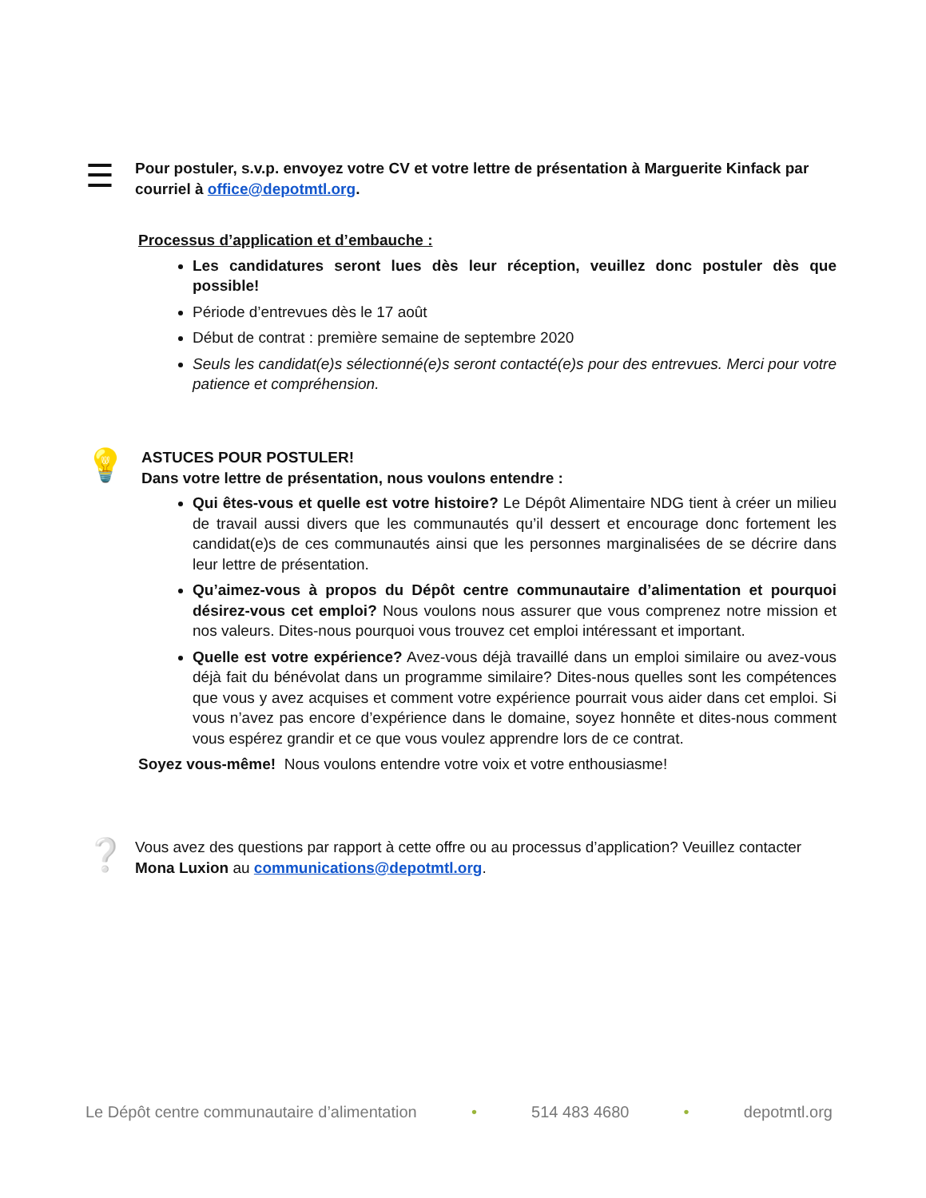☰
Pour postuler, s.v.p. envoyez votre CV et votre lettre de présentation à Marguerite Kinfack par courriel à office@depotmtl.org.
Processus d’application et d’embauche :
Les candidatures seront lues dès leur réception, veuillez donc postuler dès que possible!
Période d’entrevues dès le 17 août
Début de contrat : première semaine de septembre 2020
Seuls les candidat(e)s sélectionné(e)s seront contacté(e)s pour des entrevues. Merci pour votre patience et compréhension.
💡
ASTUCES POUR POSTULER!
Dans votre lettre de présentation, nous voulons entendre :
Qui êtes-vous et quelle est votre histoire? Le Dépôt Alimentaire NDG tient à créer un milieu de travail aussi divers que les communautés qu’il dessert et encourage donc fortement les candidat(e)s de ces communautés ainsi que les personnes marginalisées de se décrire dans leur lettre de présentation.
Qu’aimez-vous à propos du Dépôt centre communautaire d’alimentation et pourquoi désirez-vous cet emploi? Nous voulons nous assurer que vous comprenez notre mission et nos valeurs. Dites-nous pourquoi vous trouvez cet emploi intéressant et important.
Quelle est votre expérience? Avez-vous déjà travaillé dans un emploi similaire ou avez-vous déjà fait du bénévolat dans un programme similaire? Dites-nous quelles sont les compétences que vous y avez acquises et comment votre expérience pourrait vous aider dans cet emploi. Si vous n’avez pas encore d’expérience dans le domaine, soyez honnête et dites-nous comment vous espérez grandir et ce que vous voulez apprendre lors de ce contrat.
Soyez vous-même! Nous voulons entendre votre voix et votre enthousiasme!
❔
Vous avez des questions par rapport à cette offre ou au processus d’application? Veuillez contacter Mona Luxion au communications@depotmtl.org.
Le Dépôt centre communautaire d’alimentation • 514 483 4680 • depotmtl.org